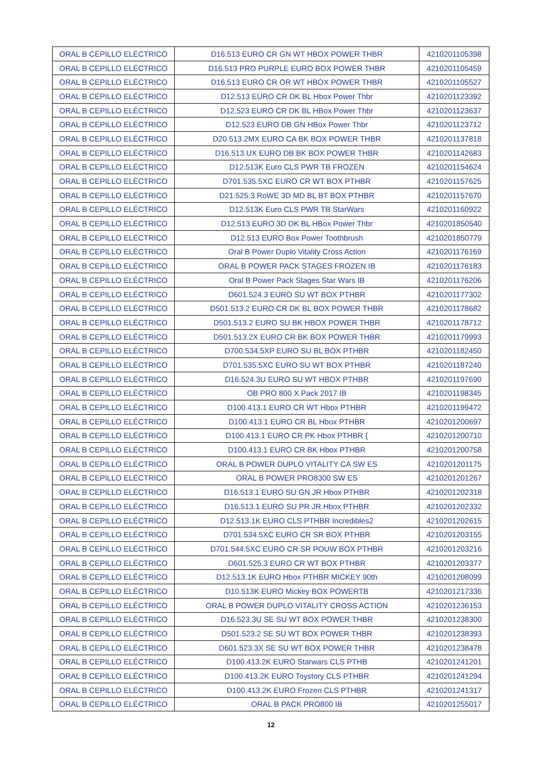| ORAL B CEPILLO ELÉCTRICO | D16.513 EURO CR GN WT HBOX POWER THBR | 4210201105398 |
| ORAL B CEPILLO ELÉCTRICO | D16.513 PRO PURPLE EURO BOX POWER THBR | 4210201105459 |
| ORAL B CEPILLO ELÉCTRICO | D16.513 EURO CR OR WT HBOX POWER THBR | 4210201105527 |
| ORAL B CEPILLO ELÉCTRICO | D12.513 EURO CR DK BL Hbox Power Thbr | 4210201123392 |
| ORAL B CEPILLO ELÉCTRICO | D12.523 EURO CR DK BL HBox Power Thbr | 4210201123637 |
| ORAL B CEPILLO ELÉCTRICO | D12.523 EURO DB GN HBox Power Thbr | 4210201123712 |
| ORAL B CEPILLO ELÉCTRICO | D20.513.2MX EURO CA BK BOX POWER THBR | 4210201137818 |
| ORAL B CEPILLO ELÉCTRICO | D16.513.UX EURO DB BK BOX POWER THBR | 4210201142683 |
| ORAL B CEPILLO ELÉCTRICO | D12.513K Euro CLS PWR TB FROZEN | 4210201154624 |
| ORAL B CEPILLO ELÉCTRICO | D701.535.5XC EURO CR WT BOX PTHBR | 4210201157625 |
| ORAL B CEPILLO ELÉCTRICO | D21.525.3 RoWE 3D MD BL BT BOX PTHBR | 4210201157670 |
| ORAL B CEPILLO ELÉCTRICO | D12.513K Euro CLS PWR TB StarWars | 4210201160922 |
| ORAL B CEPILLO ELÉCTRICO | D12.513 EURO 3D DK BL HBox Power Thbr | 4210201850540 |
| ORAL B CEPILLO ELÉCTRICO | D12.513 EURO Box Power Toothbrush | 4210201850779 |
| ORAL B CEPILLO ELÉCTRICO | Oral B Power Duplo Vitality Cross Action | 4210201176169 |
| ORAL B CEPILLO ELÉCTRICO | ORAL B POWER PACK STAGES FROZEN IB | 4210201176183 |
| ORAL B CEPILLO ELÉCTRICO | Oral B Power Pack Stages Star Wars IB | 4210201176206 |
| ORAL B CEPILLO ELÉCTRICO | D601.524.3 EURO SU WT BOX PTHBR | 4210201177302 |
| ORAL B CEPILLO ELÉCTRICO | D501.513.2 EURO CR DK BL BOX POWER THBR | 4210201178682 |
| ORAL B CEPILLO ELÉCTRICO | D501.513.2 EURO SU BK HBOX POWER THBR | 4210201178712 |
| ORAL B CEPILLO ELÉCTRICO | D501.513.2X EURO CR BK BOX POWER THBR | 4210201179993 |
| ORAL B CEPILLO ELÉCTRICO | D700.534.5XP EURO SU BL BOX PTHBR | 4210201182450 |
| ORAL B CEPILLO ELÉCTRICO | D701.535.5XC EURO SU WT BOX PTHBR | 4210201187240 |
| ORAL B CEPILLO ELÉCTRICO | D16.524.3U EURO SU WT HBOX PTHBR | 4210201197690 |
| ORAL B CEPILLO ELÉCTRICO | OB PRO 800 X Pack 2017 IB | 4210201198345 |
| ORAL B CEPILLO ELÉCTRICO | D100.413.1 EURO CR WT Hbox PTHBR | 4210201199472 |
| ORAL B CEPILLO ELÉCTRICO | D100.413.1 EURO CR BL Hbox PTHBR | 4210201200697 |
| ORAL B CEPILLO ELÉCTRICO | D100.413.1 EURO CR PK Hbox PTHBR { | 4210201200710 |
| ORAL B CEPILLO ELÉCTRICO | D100.413.1 EURO CR BK Hbox PTHBR | 4210201200758 |
| ORAL B CEPILLO ELÉCTRICO | ORAL B POWER DUPLO VITALITY CA SW ES | 4210201201175 |
| ORAL B CEPILLO ELÉCTRICO | ORAL B POWER PRO8300 SW ES | 4210201201267 |
| ORAL B CEPILLO ELÉCTRICO | D16.513.1 EURO SU GN JR Hbox PTHBR | 4210201202318 |
| ORAL B CEPILLO ELÉCTRICO | D16.513.1 EURO SU PR JR Hbox PTHBR | 4210201202332 |
| ORAL B CEPILLO ELÉCTRICO | D12.513.1K EURO CLS PTHBR Incredibles2 | 4210201202615 |
| ORAL B CEPILLO ELÉCTRICO | D701.534.5XC EURO CR SR BOX PTHBR | 4210201203155 |
| ORAL B CEPILLO ELÉCTRICO | D701.544.5XC EURO CR SR POUW BOX PTHBR | 4210201203216 |
| ORAL B CEPILLO ELÉCTRICO | D601.525.3 EURO CR WT BOX PTHBR | 4210201203377 |
| ORAL B CEPILLO ELÉCTRICO | D12.513.1K EURO Hbox PTHBR MICKEY 90th | 4210201208099 |
| ORAL B CEPILLO ELÉCTRICO | D10.513K EURO Mickey BOX POWERTB | 4210201217336 |
| ORAL B CEPILLO ELÉCTRICO | ORAL B POWER DUPLO VITALITY CROSS ACTION | 4210201236153 |
| ORAL B CEPILLO ELÉCTRICO | D16.523.3U SE SU WT BOX POWER THBR | 4210201238300 |
| ORAL B CEPILLO ELÉCTRICO | D501.523.2 SE SU WT BOX POWER THBR | 4210201238393 |
| ORAL B CEPILLO ELÉCTRICO | D601.523.3X SE SU WT BOX POWER THBR | 4210201238478 |
| ORAL B CEPILLO ELÉCTRICO | D100.413.2K EURO Starwars CLS PTHB | 4210201241201 |
| ORAL B CEPILLO ELÉCTRICO | D100.413.2K EURO Toystory CLS PTHBR | 4210201241294 |
| ORAL B CEPILLO ELÉCTRICO | D100.413.2K EURO Frozen CLS PTHBR | 4210201241317 |
| ORAL B CEPILLO ELÉCTRICO | ORAL B PACK PRO800 IB | 4210201255017 |
12